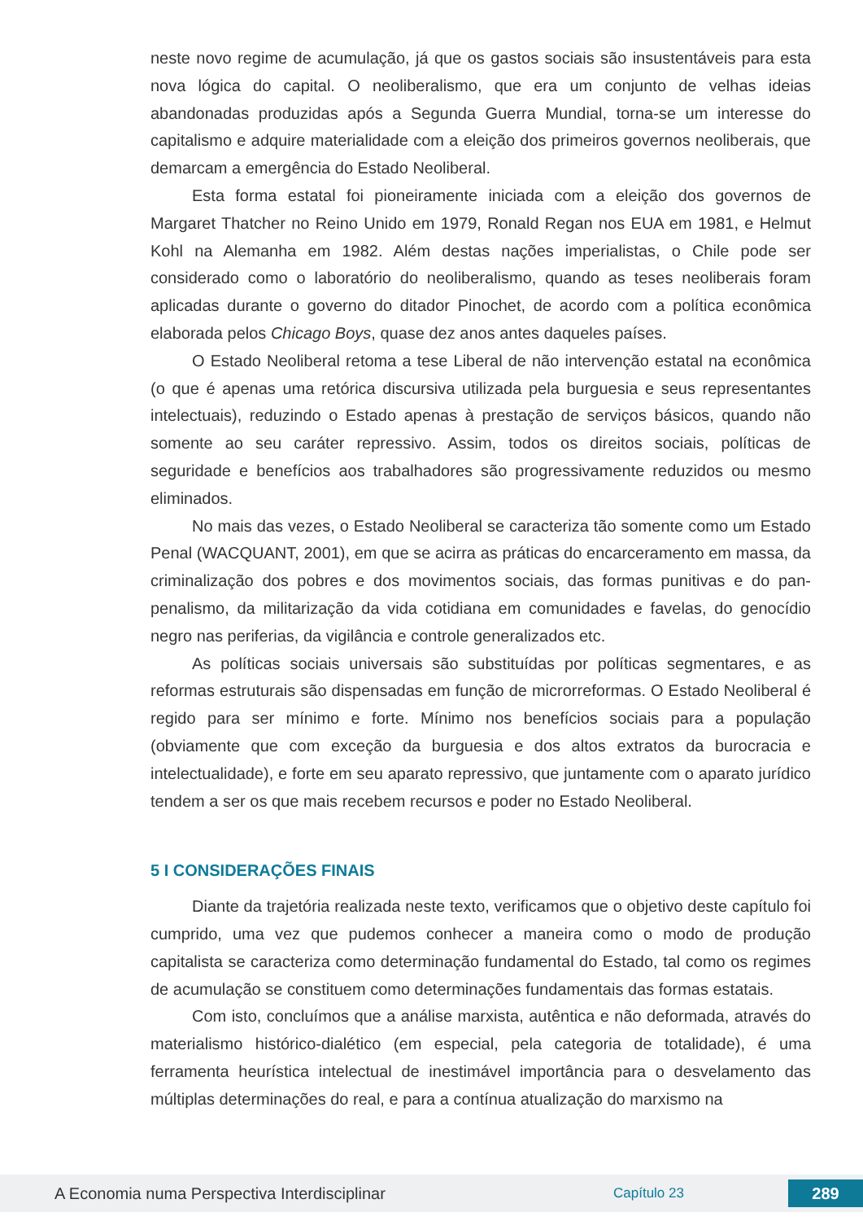neste novo regime de acumulação, já que os gastos sociais são insustentáveis para esta nova lógica do capital. O neoliberalismo, que era um conjunto de velhas ideias abandonadas produzidas após a Segunda Guerra Mundial, torna-se um interesse do capitalismo e adquire materialidade com a eleição dos primeiros governos neoliberais, que demarcam a emergência do Estado Neoliberal.
Esta forma estatal foi pioneiramente iniciada com a eleição dos governos de Margaret Thatcher no Reino Unido em 1979, Ronald Regan nos EUA em 1981, e Helmut Kohl na Alemanha em 1982. Além destas nações imperialistas, o Chile pode ser considerado como o laboratório do neoliberalismo, quando as teses neoliberais foram aplicadas durante o governo do ditador Pinochet, de acordo com a política econômica elaborada pelos Chicago Boys, quase dez anos antes daqueles países.
O Estado Neoliberal retoma a tese Liberal de não intervenção estatal na econômica (o que é apenas uma retórica discursiva utilizada pela burguesia e seus representantes intelectuais), reduzindo o Estado apenas à prestação de serviços básicos, quando não somente ao seu caráter repressivo. Assim, todos os direitos sociais, políticas de seguridade e benefícios aos trabalhadores são progressivamente reduzidos ou mesmo eliminados.
No mais das vezes, o Estado Neoliberal se caracteriza tão somente como um Estado Penal (WACQUANT, 2001), em que se acirra as práticas do encarceramento em massa, da criminalização dos pobres e dos movimentos sociais, das formas punitivas e do pan-penalismo, da militarização da vida cotidiana em comunidades e favelas, do genocídio negro nas periferias, da vigilância e controle generalizados etc.
As políticas sociais universais são substituídas por políticas segmentares, e as reformas estruturais são dispensadas em função de microrreformas. O Estado Neoliberal é regido para ser mínimo e forte. Mínimo nos benefícios sociais para a população (obviamente que com exceção da burguesia e dos altos extratos da burocracia e intelectualidade), e forte em seu aparato repressivo, que juntamente com o aparato jurídico tendem a ser os que mais recebem recursos e poder no Estado Neoliberal.
5 I CONSIDERAÇÕES FINAIS
Diante da trajetória realizada neste texto, verificamos que o objetivo deste capítulo foi cumprido, uma vez que pudemos conhecer a maneira como o modo de produção capitalista se caracteriza como determinação fundamental do Estado, tal como os regimes de acumulação se constituem como determinações fundamentais das formas estatais.
Com isto, concluímos que a análise marxista, autêntica e não deformada, através do materialismo histórico-dialético (em especial, pela categoria de totalidade), é uma ferramenta heurística intelectual de inestimável importância para o desvelamento das múltiplas determinações do real, e para a contínua atualização do marxismo na
A Economia numa Perspectiva Interdisciplinar Capítulo 23 289